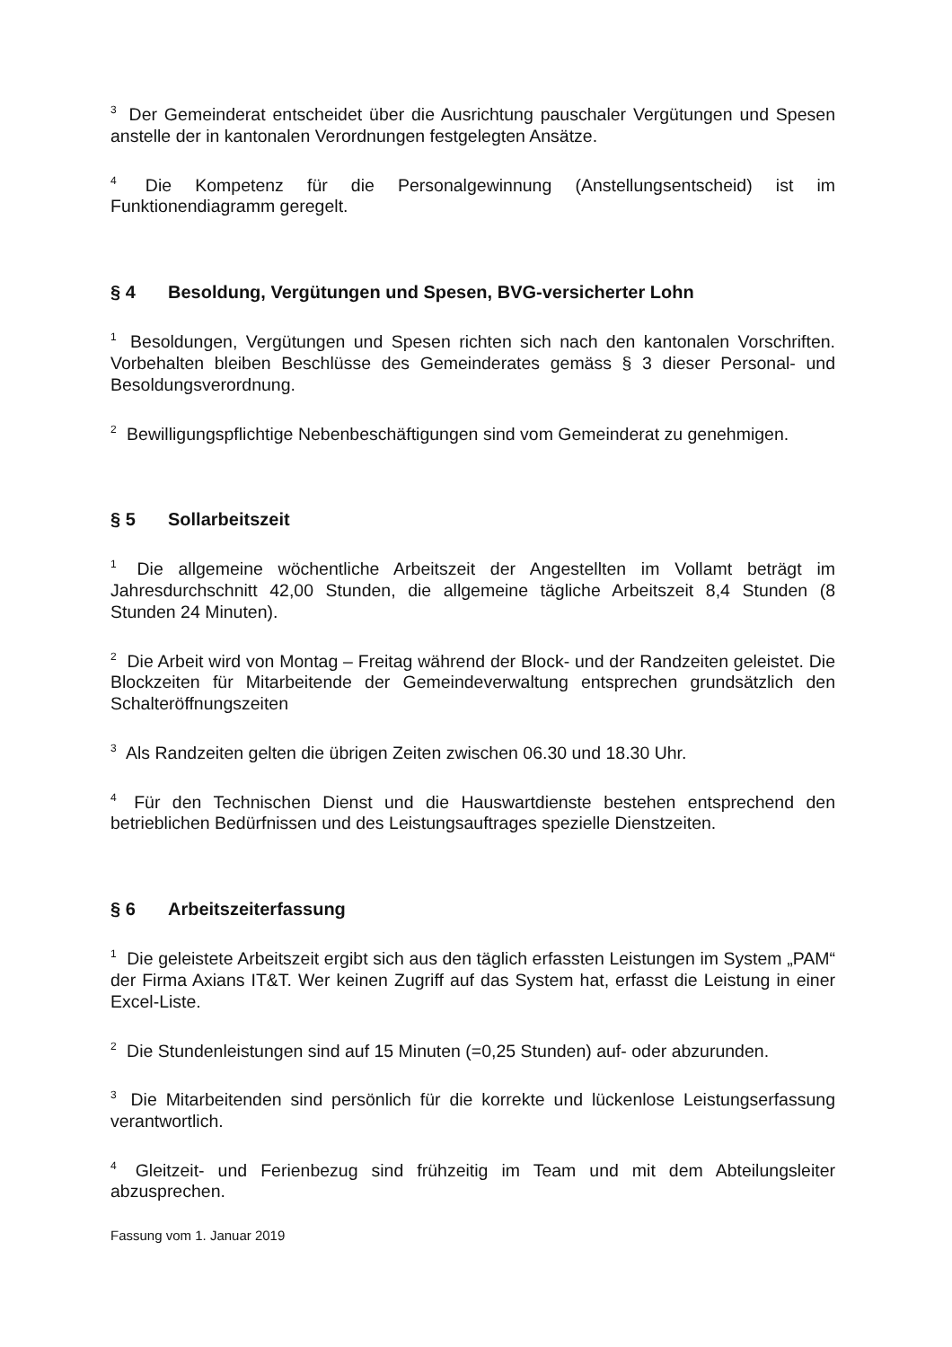<sup>3</sup> Der Gemeinderat entscheidet über die Ausrichtung pauschaler Vergütungen und Spesen anstelle der in kantonalen Verordnungen festgelegten Ansätze.
<sup>4</sup> Die Kompetenz für die Personalgewinnung (Anstellungsentscheid) ist im Funktionendiagramm geregelt.
§ 4 Besoldung, Vergütungen und Spesen, BVG-versicherter Lohn
<sup>1</sup> Besoldungen, Vergütungen und Spesen richten sich nach den kantonalen Vorschriften. Vorbehalten bleiben Beschlüsse des Gemeinderates gemäss § 3 dieser Personal- und Besoldungsverordnung.
<sup>2</sup> Bewilligungspflichtige Nebenbeschäftigungen sind vom Gemeinderat zu genehmigen.
§ 5 Sollarbeitszeit
<sup>1</sup> Die allgemeine wöchentliche Arbeitszeit der Angestellten im Vollamt beträgt im Jahresdurchschnitt 42,00 Stunden, die allgemeine tägliche Arbeitszeit 8,4 Stunden (8 Stunden 24 Minuten).
<sup>2</sup> Die Arbeit wird von Montag – Freitag während der Block- und der Randzeiten geleistet. Die Blockzeiten für Mitarbeitende der Gemeindeverwaltung entsprechen grundsätzlich den Schalteröffnungszeiten
<sup>3</sup> Als Randzeiten gelten die übrigen Zeiten zwischen 06.30 und 18.30 Uhr.
<sup>4</sup> Für den Technischen Dienst und die Hauswartdienste bestehen entsprechend den betrieblichen Bedürfnissen und des Leistungsauftrages spezielle Dienstzeiten.
§ 6 Arbeitszeiterfassung
<sup>1</sup> Die geleistete Arbeitszeit ergibt sich aus den täglich erfassten Leistungen im System „PAM“ der Firma Axians IT&T. Wer keinen Zugriff auf das System hat, erfasst die Leistung in einer Excel-Liste.
<sup>2</sup> Die Stundenleistungen sind auf 15 Minuten (=0,25 Stunden) auf- oder abzurunden.
<sup>3</sup> Die Mitarbeitenden sind persönlich für die korrekte und lückenlose Leistungserfassung verantwortlich.
<sup>4</sup> Gleitzeit- und Ferienbezug sind frühzeitig im Team und mit dem Abteilungsleiter abzusprechen.
Fassung vom 1. Januar 2019